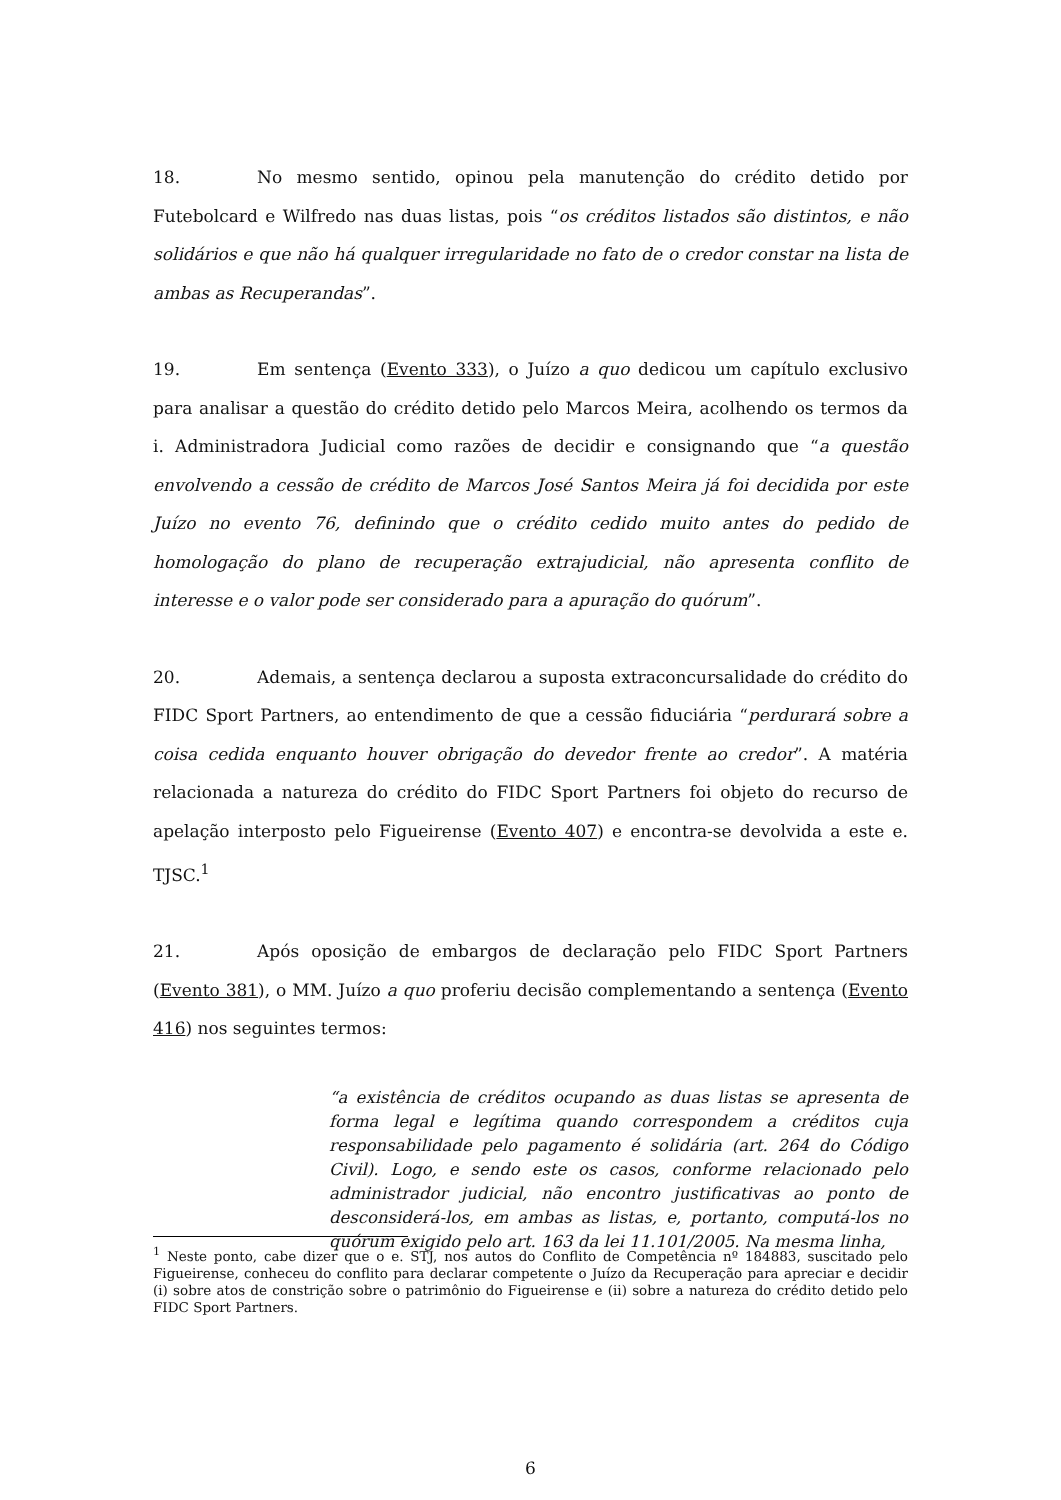18. No mesmo sentido, opinou pela manutenção do crédito detido por Futebolcard e Wilfredo nas duas listas, pois “os créditos listados são distintos, e não solidários e que não há qualquer irregularidade no fato de o credor constar na lista de ambas as Recuperandas”.
19. Em sentença (Evento 333), o Juízo a quo dedicou um capítulo exclusivo para analisar a questão do crédito detido pelo Marcos Meira, acolhendo os termos da i. Administradora Judicial como razões de decidir e consignando que “a questão envolvendo a cessão de crédito de Marcos José Santos Meira já foi decidida por este Juízo no evento 76, definindo que o crédito cedido muito antes do pedido de homologação do plano de recuperação extrajudicial, não apresenta conflito de interesse e o valor pode ser considerado para a apuração do quórum”.
20. Ademais, a sentença declarou a suposta extraconcursalidade do crédito do FIDC Sport Partners, ao entendimento de que a cessão fiduciária “perdurará sobre a coisa cedida enquanto houver obrigação do devedor frente ao credor”. A matéria relacionada a natureza do crédito do FIDC Sport Partners foi objeto do recurso de apelação interposto pelo Figueirense (Evento 407) e encontra-se devolvida a este e. TJSC.<sup>1</sup>
21. Após oposição de embargos de declaração pelo FIDC Sport Partners (Evento 381), o MM. Juízo a quo proferiu decisão complementando a sentença (Evento 416) nos seguintes termos:
“a existência de créditos ocupando as duas listas se apresenta de forma legal e legítima quando correspondem a créditos cuja responsabilidade pelo pagamento é solidária (art. 264 do Código Civil). Logo, e sendo este os casos, conforme relacionado pelo administrador judicial, não encontro justificativas ao ponto de desconsiderá-los, em ambas as listas, e, portanto, computá-los no quórum exigido pelo art. 163 da lei 11.101/2005. Na mesma linha,
<sup>1</sup> Neste ponto, cabe dizer que o e. STJ, nos autos do Conflito de Competência nº 184883, suscitado pelo Figueirense, conheceu do conflito para declarar competente o Juízo da Recuperação para apreciar e decidir (i) sobre atos de constrição sobre o patrimônio do Figueirense e (ii) sobre a natureza do crédito detido pelo FIDC Sport Partners.
6